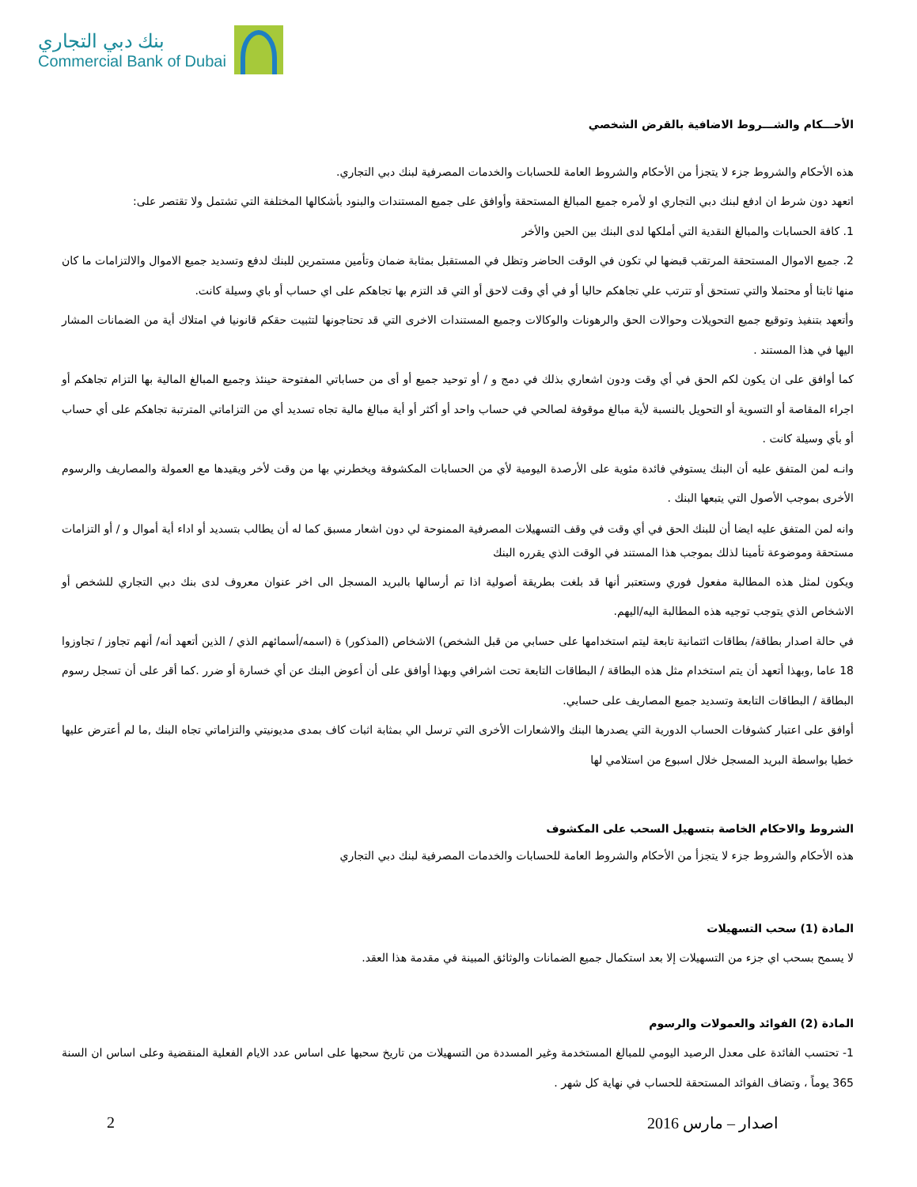بنك دبي التجاري
Commercial Bank of Dubai
الأحـــكام والشـــروط الاضافية بالقرض الشخصي
هذه الأحكام والشروط جزء لا يتجزأ من الأحكام والشروط العامة للحسابات والخدمات المصرفية لبنك دبي التجاري.
اتعهد دون شرط ان ادفع لبنك دبي التجاري او لأمره جميع المبالغ المستحقة وأوافق على جميع المستندات والبنود بأشكالها المختلفة التي تشتمل ولا تقتصر على:
1. كافة الحسابات والمبالغ النقدية التي أملكها لدى البنك بين الحين والأخر
2. جميع الاموال المستحقة المرتقب قبضها لي تكون في الوقت الحاضر وتظل في المستقبل بمثابة ضمان وتأمين مستمرين للبنك لدفع وتسديد جميع الاموال والالتزامات ما كان منها ثابتا أو محتملا والتي تستحق أو تترتب علي تجاهكم حاليا أو في أي وقت لاحق أو التي قد التزم بها تجاهكم على اي حساب أو باي وسيلة كانت.
وأتعهد بتنفيذ وتوقيع جميع التحويلات وحوالات الحق والرهونات والوكالات وجميع المستندات الاخرى التي قد تحتاجونها لتثبيت حقكم قانونيا في امتلاك أية من الضمانات المشار اليها في هذا المستند .
كما أوافق على ان يكون لكم الحق في أي وقت ودون اشعاري بذلك في دمج و / أو توحيد جميع أو أى من حساباتي المفتوحة حينئذ وجميع المبالغ المالية بها التزام تجاهكم أو اجراء المقاصة أو التسوية أو التحويل بالنسبة لأية مبالغ موقوفة لصالحي في حساب واحد أو أكثر أو أية مبالغ مالية تجاه تسديد أي من التزاماتي المترتبة تجاهكم على أي حساب أو بأي وسيلة كانت .
وانـه لمن المتفق عليه أن البنك يستوفي فائدة مئوية على الأرصدة اليومية لأي من الحسابات المكشوفة ويخطرني بها من وقت لأخر ويقيدها مع العمولة والمصاريف والرسوم الأخرى بموجب الأصول التي يتبعها البنك .
وانه لمن المتفق عليه ايضا أن للبنك الحق في أي وقت في وقف التسهيلات المصرفية الممنوحة لي دون اشعار مسبق كما له أن يطالب بتسديد أو اداء أية أموال و / أو التزامات مستحقة وموضوعة تأمينا لذلك بموجب هذا المستند في الوقت الذي يقرره البنك
ويكون لمثل هذه المطالبة مفعول فوري وستعتبر أنها قد بلغت بطريقة أصولية اذا تم أرسالها بالبريد المسجل الى اخر عنوان معروف لدى بنك دبي التجاري للشخص أو الاشخاص الذي يتوجب توجيه هذه المطالبة اليه/اليهم.
في حالة اصدار بطاقة/ بطاقات ائتمانية تابعة ليتم استخدامها على حسابي من قبل الشخص) الاشخاص (المذكور) ة (اسمه/أسمائهم الذي / الذين أتعهد أنه/ أنهم تجاوز / تجاوزوا 18 عاما ,وبهذا أتعهد أن يتم استخدام مثل هذه البطاقة / البطاقات التابعة تحت اشرافي وبهذا أوافق على أن أعوض البنك عن أي خسارة أو ضرر .كما أقر على أن تسجل رسوم البطاقة / البطاقات التابعة وتسديد جميع المصاريف على حسابي.
أوافق على اعتبار كشوفات الحساب الدورية التي يصدرها البنك والاشعارات الأخرى التي ترسل الي بمثابة اثبات كاف بمدى مديونيتي والتزاماتي تجاه البنك ,ما لم أعترض عليها خطيا بواسطة البريد المسجل خلال اسبوع من استلامي لها
الشروط والاحكام الخاصة بتسهيل السحب على المكشوف
هذه الأحكام والشروط جزء لا يتجزأ من الأحكام والشروط العامة للحسابات والخدمات المصرفية لبنك دبي التجاري
المادة (1) سحب التسهيلات
لا يسمح بسحب اي جزء من التسهيلات إلا بعد استكمال جميع الضمانات والوثائق المبينة في مقدمة هذا العقد.
المادة (2) الفوائد والعمولات والرسوم
1- تحتسب الفائدة على معدل الرصيد اليومي للمبالغ المستخدمة وغير المسددة من التسهيلات من تاريخ سحبها على اساس عدد الايام الفعلية المنقضية وعلى اساس ان السنة 365 يوماً ، وتضاف الفوائد المستحقة للحساب في نهاية كل شهر .
2 اصدار – مارس 2016